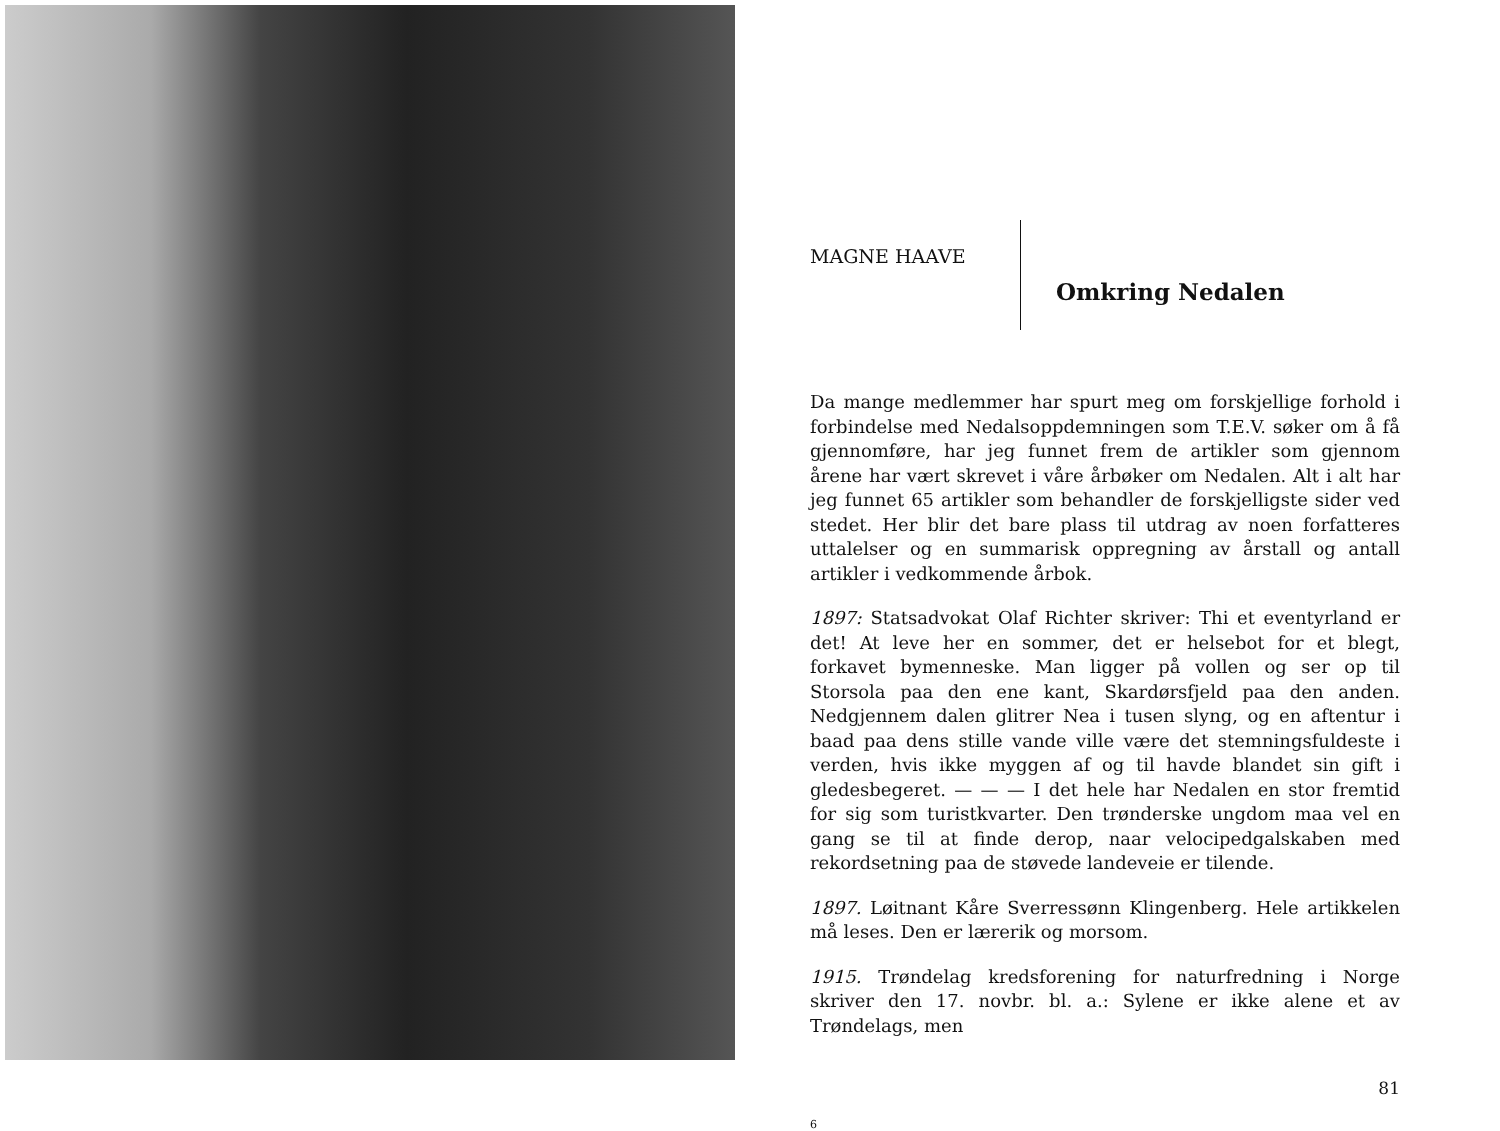MAGNE HAAVE
Omkring Nedalen
Da mange medlemmer har spurt meg om forskjellige forhold i forbindelse med Nedalsoppdemningen som T.E.V. søker om å få gjennomføre, har jeg funnet frem de artikler som gjennom årene har vært skrevet i våre årbøker om Nedalen. Alt i alt har jeg funnet 65 artikler som behandler de forskjelligste sider ved stedet. Her blir det bare plass til utdrag av noen forfatteres uttalelser og en summarisk oppregning av årstall og antall artikler i vedkommende årbok.
1897: Statsadvokat Olaf Richter skriver: Thi et eventyrland er det! At leve her en sommer, det er helsebot for et blegt, forkavet bymenneske. Man ligger på vollen og ser op til Storsola paa den ene kant, Skardørsfjeld paa den anden. Nedgjennem dalen glitrer Nea i tusen slyng, og en aftentur i baad paa dens stille vande ville være det stemningsfuldeste i verden, hvis ikke myggen af og til havde blandet sin gift i gledesbegeret. — — — I det hele har Nedalen en stor fremtid for sig som turistkvarter. Den trønderske ungdom maa vel en gang se til at finde derop, naar velocipedgalskaben med rekordsetning paa de støvede landeveie er tilende.
1897. Løitnant Kåre Sverressønn Klingenberg. Hele artikkelen må leses. Den er lærerik og morsom.
1915. Trøndelag kredsforening for naturfredning i Norge skriver den 17. novbr. bl. a.: Sylene er ikke alene et av Trøndelags, men
81
6